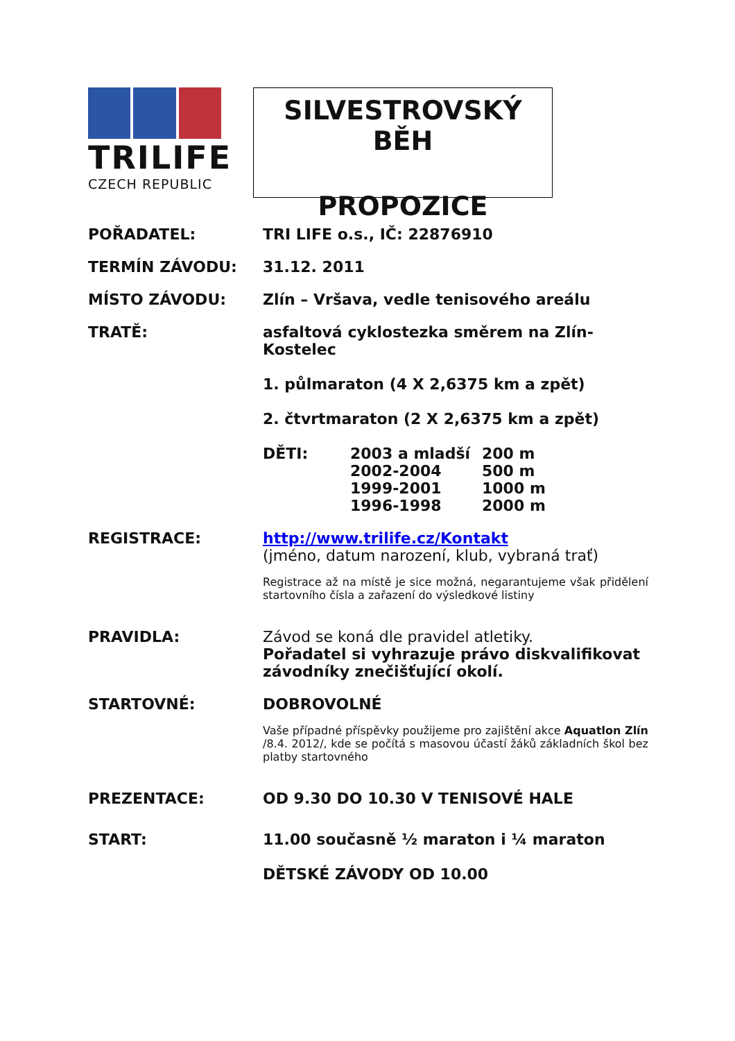TRILIFE
CZECH REPUBLIC
SILVESTROVSKÝ BĚH
PROPOZICE
POŘADATEL: TRI LIFE o.s., IČ: 22876910
TERMÍN ZÁVODU: 31.12. 2011
MÍSTO ZÁVODU: Zlín – Vršava, vedle tenisového areálu
TRATĚ: asfaltová cyklostezka směrem na Zlín-Kostelec
1. půlmaraton (4 X 2,6375 km a zpět)
2. čtvrtmaraton (2 X 2,6375 km a zpět)
DĚTI: 2003 a mladší
2002-2004
1999-2001
1996-1998
200 m
500 m
1000 m
2000 m
REGISTRACE: http://www.trilife.cz/Kontakt
(jméno, datum narození, klub, vybraná trať)
Registrace až na místě je sice možná, negarantujeme však přidělení startovního čísla a zařazení do výsledkové listiny
PRAVIDLA: Závod se koná dle pravidel atletiky.
Pořadatel si vyhrazuje právo diskvalifikovat závodníky znečišťující okolí.
STARTOVNÉ: DOBROVOLNÉ
Vaše případné příspěvky použijeme pro zajištění akce Aquatlon Zlín /8.4. 2012/, kde se počítá s masovou účastí žáků základních škol bez platby startovného
PREZENTACE: OD 9.30 DO 10.30 V TENISOVÉ HALE
START: 11.00 současně ½ maraton i ¼ maraton
DĚTSKÉ ZÁVODY OD 10.00